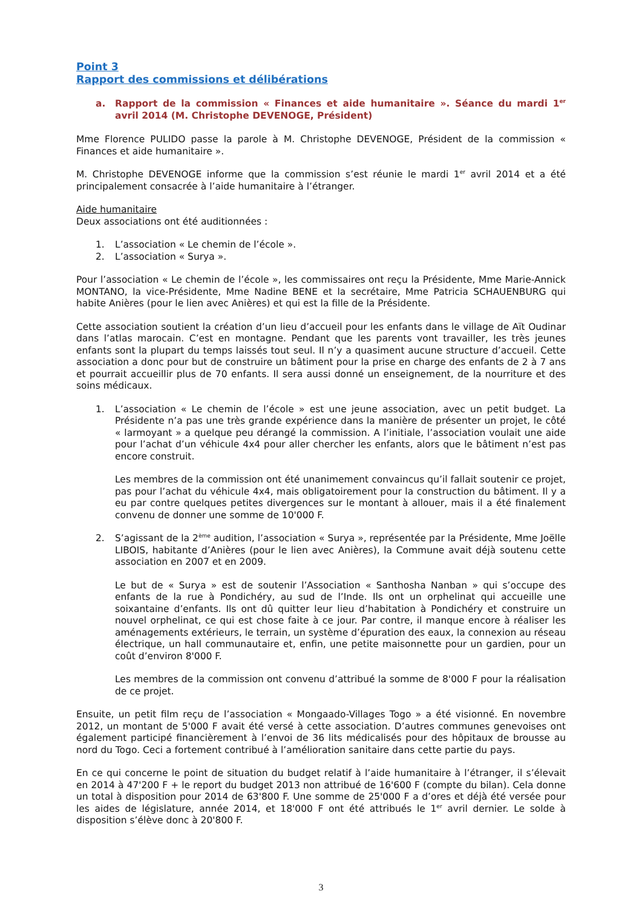Point 3
Rapport des commissions et délibérations
a. Rapport de la commission « Finances et aide humanitaire ». Séance du mardi 1<sup>er</sup> avril 2014 (M. Christophe DEVENOGE, Président)
Mme Florence PULIDO passe la parole à M. Christophe DEVENOGE, Président de la commission « Finances et aide humanitaire ».
M. Christophe DEVENOGE informe que la commission s’est réunie le mardi 1<sup>er</sup> avril 2014 et a été principalement consacrée à l’aide humanitaire à l’étranger.
Aide humanitaire
Deux associations ont été auditionnées :
1. L’association « Le chemin de l’école ».
2. L’association « Surya ».
Pour l’association « Le chemin de l’école », les commissaires ont reçu la Présidente, Mme Marie-Annick MONTANO, la vice-Présidente, Mme Nadine BENE et la secrétaire, Mme Patricia SCHAUENBURG qui habite Anières (pour le lien avec Anières) et qui est la fille de la Présidente.
Cette association soutient la création d’un lieu d’accueil pour les enfants dans le village de Aït Oudinar dans l’atlas marocain. C’est en montagne. Pendant que les parents vont travailler, les très jeunes enfants sont la plupart du temps laissés tout seul. Il n’y a quasiment aucune structure d’accueil. Cette association a donc pour but de construire un bâtiment pour la prise en charge des enfants de 2 à 7 ans et pourrait accueillir plus de 70 enfants. Il sera aussi donné un enseignement, de la nourriture et des soins médicaux.
1. L’association « Le chemin de l’école » est une jeune association, avec un petit budget. La Présidente n’a pas une très grande expérience dans la manière de présenter un projet, le côté « larmoyant » a quelque peu dérangé la commission. A l’initiale, l’association voulait une aide pour l’achat d’un véhicule 4x4 pour aller chercher les enfants, alors que le bâtiment n’est pas encore construit.
Les membres de la commission ont été unanimement convaincus qu’il fallait soutenir ce projet, pas pour l’achat du véhicule 4x4, mais obligatoirement pour la construction du bâtiment. Il y a eu par contre quelques petites divergences sur le montant à allouer, mais il a été finalement convenu de donner une somme de 10'000 F.
2. S’agissant de la 2<sup>ème</sup> audition, l’association « Surya », représentée par la Présidente, Mme Joëlle LIBOIS, habitante d’Anières (pour le lien avec Anières), la Commune avait déjà soutenu cette association en 2007 et en 2009.
Le but de « Surya » est de soutenir l’Association « Santhosha Nanban » qui s’occupe des enfants de la rue à Pondichéry, au sud de l’Inde. Ils ont un orphelinat qui accueille une soixantaine d’enfants. Ils ont dû quitter leur lieu d’habitation à Pondichéry et construire un nouvel orphelinat, ce qui est chose faite à ce jour. Par contre, il manque encore à réaliser les aménagements extérieurs, le terrain, un système d’épuration des eaux, la connexion au réseau électrique, un hall communautaire et, enfin, une petite maisonnette pour un gardien, pour un coût d’environ 8'000 F.
Les membres de la commission ont convenu d’attribué la somme de 8'000 F pour la réalisation de ce projet.
Ensuite, un petit film reçu de l’association « Mongaado-Villages Togo » a été visionné. En novembre 2012, un montant de 5'000 F avait été versé à cette association. D’autres communes genevoises ont également participé financièrement à l’envoi de 36 lits médicalisés pour des hôpitaux de brousse au nord du Togo. Ceci a fortement contribué à l’amélioration sanitaire dans cette partie du pays.
En ce qui concerne le point de situation du budget relatif à l’aide humanitaire à l’étranger, il s’élevait en 2014 à 47'200 F + le report du budget 2013 non attribué de 16'600 F (compte du bilan). Cela donne un total à disposition pour 2014 de 63'800 F. Une somme de 25'000 F a d’ores et déjà été versée pour les aides de législature, année 2014, et 18'000 F ont été attribués le 1<sup>er</sup> avril dernier. Le solde à disposition s’élève donc à 20'800 F.
3